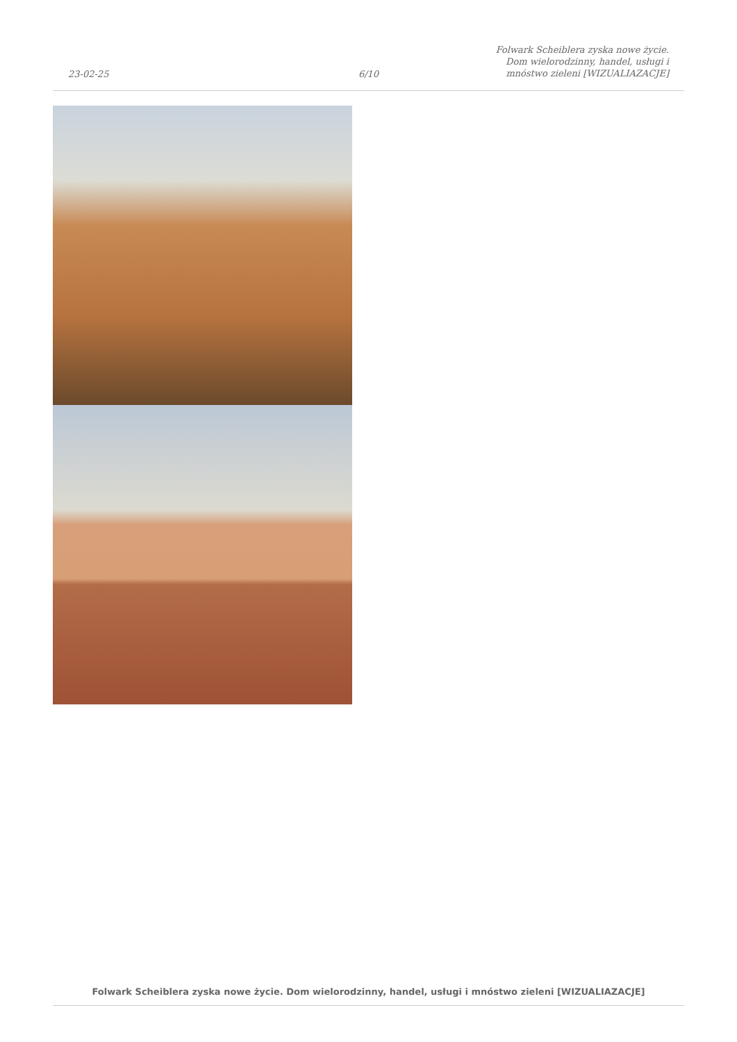23-02-25
6/10
Folwark Scheiblera zyska nowe życie.
Dom wielorodzinny, handel, usługi i
mnóstwo zieleni [WIZUALIAZACJE]
Folwark Scheiblera zyska nowe życie. Dom wielorodzinny, handel, usługi i mnóstwo zieleni [WIZUALIAZACJE]